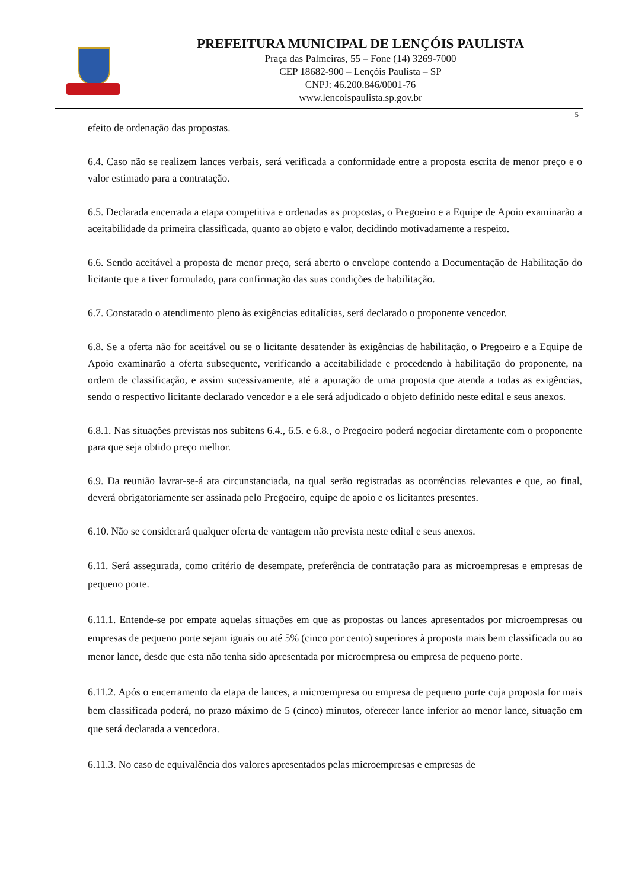PREFEITURA MUNICIPAL DE LENÇÓIS PAULISTA
Praça das Palmeiras, 55 – Fone (14) 3269-7000
CEP 18682-900 – Lençóis Paulista – SP
CNPJ: 46.200.846/0001-76
www.lencoispaulista.sp.gov.br
5
efeito de ordenação das propostas.
6.4. Caso não se realizem lances verbais, será verificada a conformidade entre a proposta escrita de menor preço e o valor estimado para a contratação.
6.5. Declarada encerrada a etapa competitiva e ordenadas as propostas, o Pregoeiro e a Equipe de Apoio examinarão a aceitabilidade da primeira classificada, quanto ao objeto e valor, decidindo motivadamente a respeito.
6.6. Sendo aceitável a proposta de menor preço, será aberto o envelope contendo a Documentação de Habilitação do licitante que a tiver formulado, para confirmação das suas condições de habilitação.
6.7. Constatado o atendimento pleno às exigências editalícias, será declarado o proponente vencedor.
6.8. Se a oferta não for aceitável ou se o licitante desatender às exigências de habilitação, o Pregoeiro e a Equipe de Apoio examinarão a oferta subsequente, verificando a aceitabilidade e procedendo à habilitação do proponente, na ordem de classificação, e assim sucessivamente, até a apuração de uma proposta que atenda a todas as exigências, sendo o respectivo licitante declarado vencedor e a ele será adjudicado o objeto definido neste edital e seus anexos.
6.8.1. Nas situações previstas nos subitens 6.4., 6.5. e 6.8., o Pregoeiro poderá negociar diretamente com o proponente para que seja obtido preço melhor.
6.9. Da reunião lavrar-se-á ata circunstanciada, na qual serão registradas as ocorrências relevantes e que, ao final, deverá obrigatoriamente ser assinada pelo Pregoeiro, equipe de apoio e os licitantes presentes.
6.10. Não se considerará qualquer oferta de vantagem não prevista neste edital e seus anexos.
6.11. Será assegurada, como critério de desempate, preferência de contratação para as microempresas e empresas de pequeno porte.
6.11.1. Entende-se por empate aquelas situações em que as propostas ou lances apresentados por microempresas ou empresas de pequeno porte sejam iguais ou até 5% (cinco por cento) superiores à proposta mais bem classificada ou ao menor lance, desde que esta não tenha sido apresentada por microempresa ou empresa de pequeno porte.
6.11.2. Após o encerramento da etapa de lances, a microempresa ou empresa de pequeno porte cuja proposta for mais bem classificada poderá, no prazo máximo de 5 (cinco) minutos, oferecer lance inferior ao menor lance, situação em que será declarada a vencedora.
6.11.3. No caso de equivalência dos valores apresentados pelas microempresas e empresas de